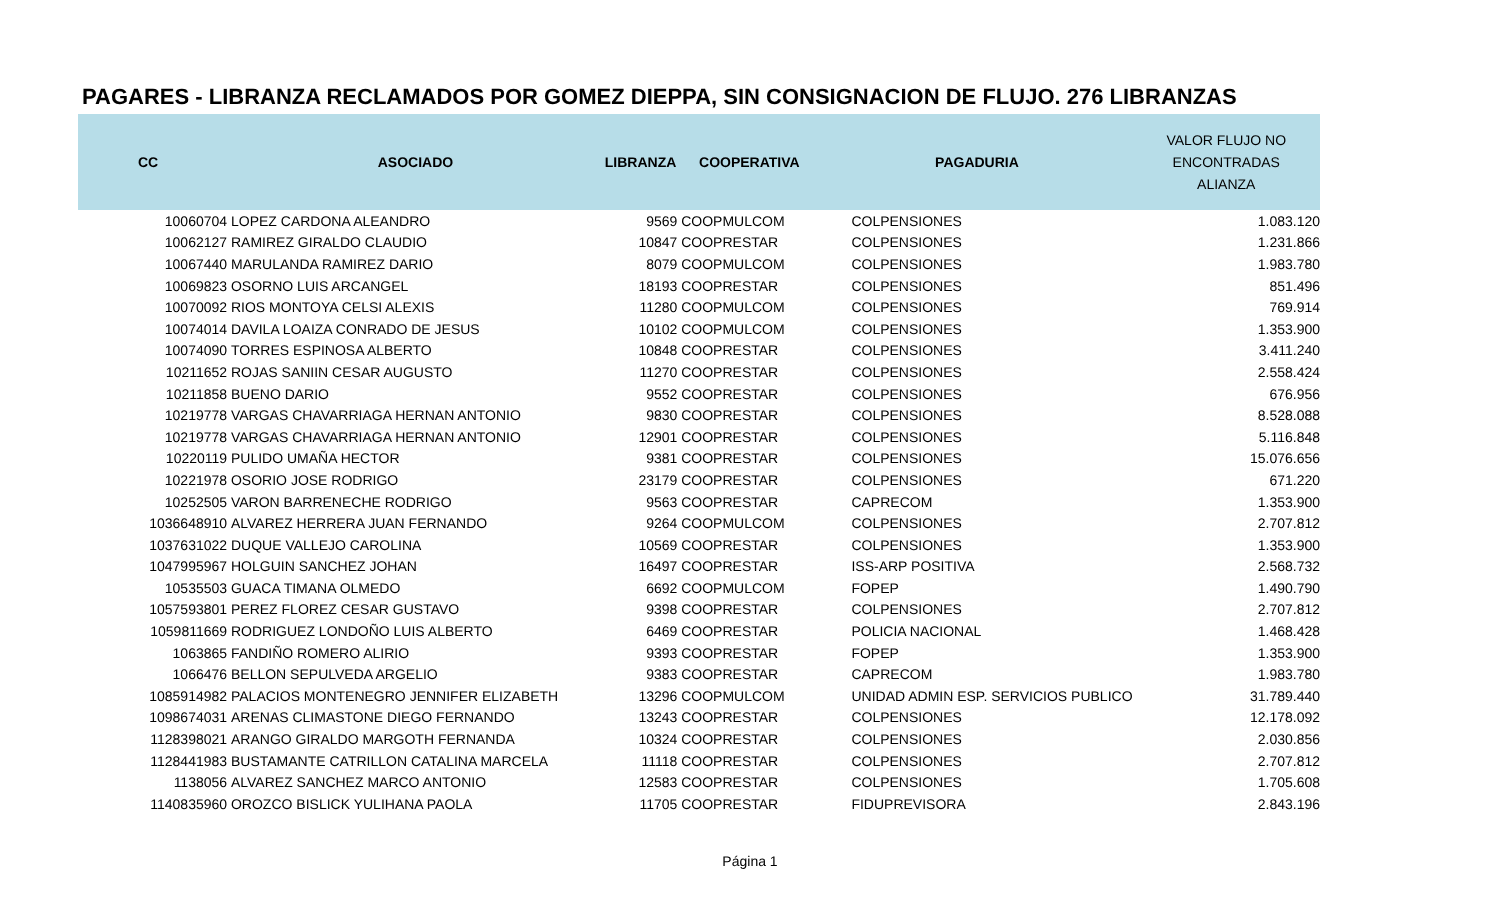PAGARES - LIBRANZA RECLAMADOS POR GOMEZ DIEPPA, SIN CONSIGNACION DE FLUJO. 276 LIBRANZAS
| CC | ASOCIADO | LIBRANZA | COOPERATIVA | PAGADURIA | VALOR FLUJO NO ENCONTRADAS ALIANZA |
| --- | --- | --- | --- | --- | --- |
| 10060704 | LOPEZ CARDONA ALEANDRO | 9569 | COOPMULCOM | COLPENSIONES | 1.083.120 |
| 10062127 | RAMIREZ GIRALDO CLAUDIO | 10847 | COOPRESTAR | COLPENSIONES | 1.231.866 |
| 10067440 | MARULANDA RAMIREZ DARIO | 8079 | COOPMULCOM | COLPENSIONES | 1.983.780 |
| 10069823 | OSORNO LUIS ARCANGEL | 18193 | COOPRESTAR | COLPENSIONES | 851.496 |
| 10070092 | RIOS MONTOYA CELSI ALEXIS | 11280 | COOPMULCOM | COLPENSIONES | 769.914 |
| 10074014 | DAVILA LOAIZA CONRADO DE JESUS | 10102 | COOPMULCOM | COLPENSIONES | 1.353.900 |
| 10074090 | TORRES ESPINOSA ALBERTO | 10848 | COOPRESTAR | COLPENSIONES | 3.411.240 |
| 10211652 | ROJAS SANIIN CESAR AUGUSTO | 11270 | COOPRESTAR | COLPENSIONES | 2.558.424 |
| 10211858 | BUENO DARIO | 9552 | COOPRESTAR | COLPENSIONES | 676.956 |
| 10219778 | VARGAS CHAVARRIAGA HERNAN ANTONIO | 9830 | COOPRESTAR | COLPENSIONES | 8.528.088 |
| 10219778 | VARGAS CHAVARRIAGA HERNAN ANTONIO | 12901 | COOPRESTAR | COLPENSIONES | 5.116.848 |
| 10220119 | PULIDO UMAÑA HECTOR | 9381 | COOPRESTAR | COLPENSIONES | 15.076.656 |
| 10221978 | OSORIO JOSE RODRIGO | 23179 | COOPRESTAR | COLPENSIONES | 671.220 |
| 10252505 | VARON BARRENECHE RODRIGO | 9563 | COOPRESTAR | CAPRECOM | 1.353.900 |
| 1036648910 | ALVAREZ HERRERA JUAN FERNANDO | 9264 | COOPMULCOM | COLPENSIONES | 2.707.812 |
| 1037631022 | DUQUE VALLEJO CAROLINA | 10569 | COOPRESTAR | COLPENSIONES | 1.353.900 |
| 1047995967 | HOLGUIN SANCHEZ JOHAN | 16497 | COOPRESTAR | ISS-ARP POSITIVA | 2.568.732 |
| 10535503 | GUACA TIMANA OLMEDO | 6692 | COOPMULCOM | FOPEP | 1.490.790 |
| 1057593801 | PEREZ FLOREZ CESAR GUSTAVO | 9398 | COOPRESTAR | COLPENSIONES | 2.707.812 |
| 1059811669 | RODRIGUEZ LONDOÑO LUIS ALBERTO | 6469 | COOPRESTAR | POLICIA NACIONAL | 1.468.428 |
| 1063865 | FANDIÑO ROMERO ALIRIO | 9393 | COOPRESTAR | FOPEP | 1.353.900 |
| 1066476 | BELLON SEPULVEDA ARGELIO | 9383 | COOPRESTAR | CAPRECOM | 1.983.780 |
| 1085914982 | PALACIOS MONTENEGRO JENNIFER ELIZABETH | 13296 | COOPMULCOM | UNIDAD ADMIN ESP. SERVICIOS PUBLICO | 31.789.440 |
| 1098674031 | ARENAS CLIMASTONE DIEGO FERNANDO | 13243 | COOPRESTAR | COLPENSIONES | 12.178.092 |
| 1128398021 | ARANGO GIRALDO MARGOTH FERNANDA | 10324 | COOPRESTAR | COLPENSIONES | 2.030.856 |
| 1128441983 | BUSTAMANTE CATRILLON CATALINA MARCELA | 11118 | COOPRESTAR | COLPENSIONES | 2.707.812 |
| 1138056 | ALVAREZ SANCHEZ MARCO ANTONIO | 12583 | COOPRESTAR | COLPENSIONES | 1.705.608 |
| 1140835960 | OROZCO BISLICK YULIHANA PAOLA | 11705 | COOPRESTAR | FIDUPREVISORA | 2.843.196 |
Página 1